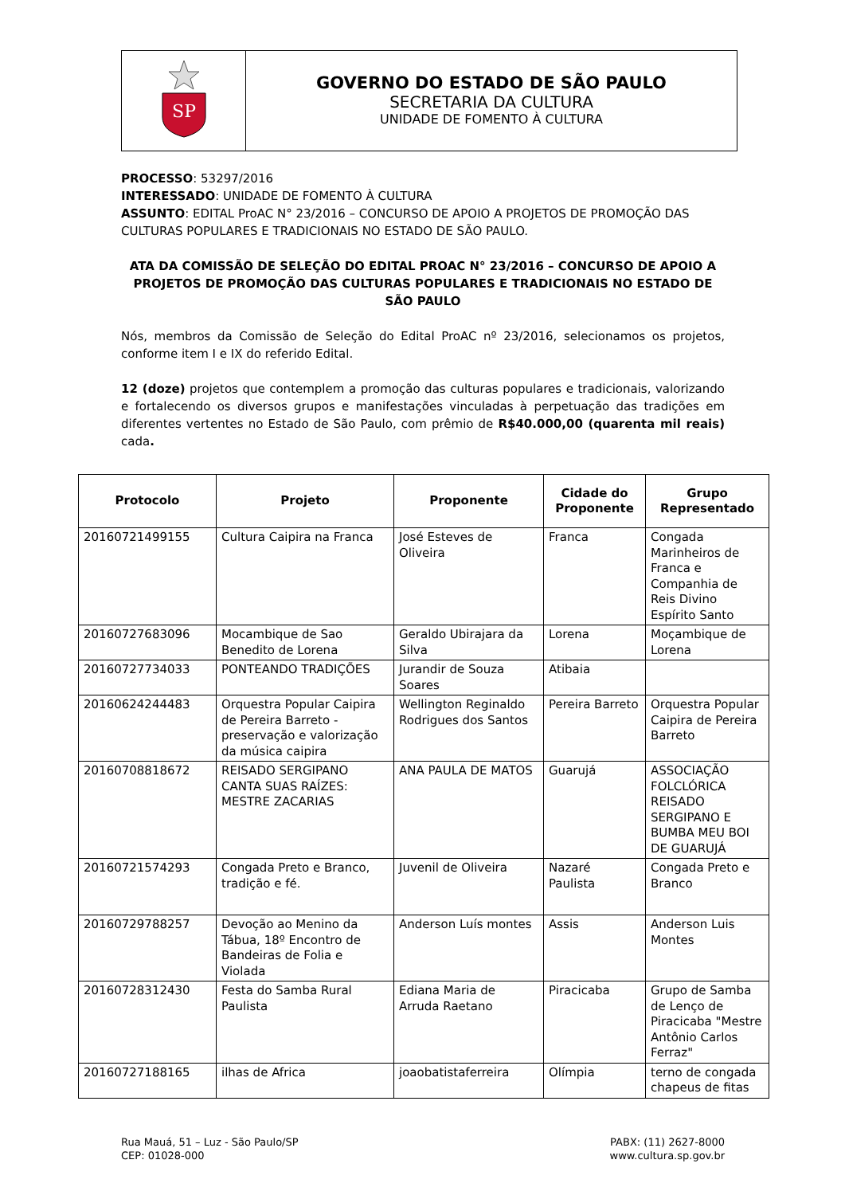SP
GOVERNO DO ESTADO DE SÃO PAULO
SECRETARIA DA CULTURA
UNIDADE DE FOMENTO À CULTURA
PROCESSO: 53297/2016
INTERESSADO: UNIDADE DE FOMENTO À CULTURA
ASSUNTO: EDITAL ProAC N° 23/2016 – CONCURSO DE APOIO A PROJETOS DE PROMOÇÃO DAS CULTURAS POPULARES E TRADICIONAIS NO ESTADO DE SÃO PAULO.
ATA DA COMISSÃO DE SELEÇÃO DO EDITAL PROAC N° 23/2016 – CONCURSO DE APOIO A PROJETOS DE PROMOÇÃO DAS CULTURAS POPULARES E TRADICIONAIS NO ESTADO DE SÃO PAULO
Nós, membros da Comissão de Seleção do Edital ProAC nº 23/2016, selecionamos os projetos, conforme item I e IX do referido Edital.
12 (doze) projetos que contemplem a promoção das culturas populares e tradicionais, valorizando e fortalecendo os diversos grupos e manifestações vinculadas à perpetuação das tradições em diferentes vertentes no Estado de São Paulo, com prêmio de R$40.000,00 (quarenta mil reais) cada.
| Protocolo | Projeto | Proponente | Cidade do Proponente | Grupo Representado |
| --- | --- | --- | --- | --- |
| 20160721499155 | Cultura Caipira na Franca | José Esteves de Oliveira | Franca | Congada Marinheiros de Franca e Companhia de Reis Divino Espírito Santo |
| 20160727683096 | Mocambique de Sao Benedito de Lorena | Geraldo Ubirajara da Silva | Lorena | Moçambique de Lorena |
| 20160727734033 | PONTEANDO TRADIÇÕES | Jurandir de Souza Soares | Atibaia | |
| 20160624244483 | Orquestra Popular Caipira de Pereira Barreto - preservação e valorização da música caipira | Wellington Reginaldo Rodrigues dos Santos | Pereira Barreto | Orquestra Popular Caipira de Pereira Barreto |
| 20160708818672 | REISADO SERGIPANO CANTA SUAS RAÍZES: MESTRE ZACARIAS | ANA PAULA DE MATOS | Guarujá | ASSOCIAÇÃO FOLCLÓRICA REISADO SERGIPANO E BUMBA MEU BOI DE GUARUJÁ |
| 20160721574293 | Congada Preto e Branco, tradição e fé. | Juvenil de Oliveira | Nazaré Paulista | Congada Preto e Branco |
| 20160729788257 | Devoção ao Menino da Tábua, 18º Encontro de Bandeiras de Folia e Violada | Anderson Luís montes | Assis | Anderson Luis Montes |
| 20160728312430 | Festa do Samba Rural Paulista | Ediana Maria de Arruda Raetano | Piracicaba | Grupo de Samba de Lenço de Piracicaba "Mestre Antônio Carlos Ferraz" |
| 20160727188165 | ilhas de Africa | joaobatistaferreira | Olímpia | terno de congada chapeus de fitas |
Rua Mauá, 51 – Luz - São Paulo/SP
CEP: 01028-000
PABX: (11) 2627-8000
www.cultura.sp.gov.br